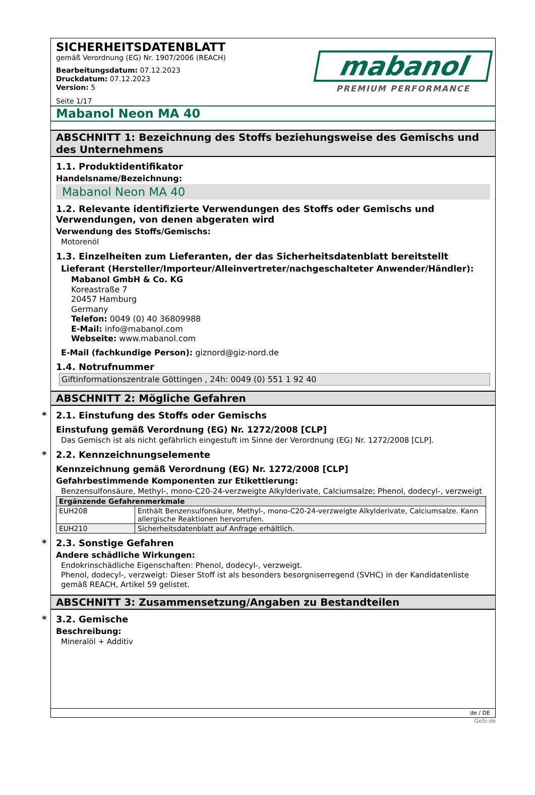SICHERHEITSDATENBLATT
gemäß Verordnung (EG) Nr. 1907/2006 (REACH)
Bearbeitungsdatum: 07.12.2023
Druckdatum: 07.12.2023
Version: 5
Seite 1/17
mabanol
PREMIUM PERFORMANCE
Mabanol Neon MA 40
ABSCHNITT 1: Bezeichnung des Stoffs beziehungsweise des Gemischs und des Unternehmens
1.1. Produktidentifikator
Handelsname/Bezeichnung:
Mabanol Neon MA 40
1.2. Relevante identifizierte Verwendungen des Stoffs oder Gemischs und Verwendungen, von denen abgeraten wird
Verwendung des Stoffs/Gemischs:
Motorenöl
1.3. Einzelheiten zum Lieferanten, der das Sicherheitsdatenblatt bereitstellt
Lieferant (Hersteller/Importeur/Alleinvertreter/nachgeschalteter Anwender/Händler):
Mabanol GmbH & Co. KG
Koreastraße 7
20457 Hamburg
Germany
Telefon: 0049 (0) 40 36809988
E-Mail: info@mabanol.com
Webseite: www.mabanol.com
E-Mail (fachkundige Person): giznord@giz-nord.de
1.4. Notrufnummer
Giftinformationszentrale Göttingen , 24h: 0049 (0) 551 1 92 40
ABSCHNITT 2: Mögliche Gefahren
* 2.1. Einstufung des Stoffs oder Gemischs
Einstufung gemäß Verordnung (EG) Nr. 1272/2008 [CLP]
Das Gemisch ist als nicht gefährlich eingestuft im Sinne der Verordnung (EG) Nr. 1272/2008 [CLP].
* 2.2. Kennzeichnungselemente
Kennzeichnung gemäß Verordnung (EG) Nr. 1272/2008 [CLP]
Gefahrbestimmende Komponenten zur Etikettierung:
Benzensulfonsäure, Methyl-, mono-C20-24-verzweigte Alkylderivate, Calciumsalze; Phenol, dodecyl-, verzweigt
| Ergänzende Gefahrenmerkmale | |
| --- | --- |
| EUH208 | Enthält Benzensulfonsäure, Methyl-, mono-C20-24-verzweigte Alkylderivate, Calciumsalze. Kann allergische Reaktionen hervorrufen. |
| EUH210 | Sicherheitsdatenblatt auf Anfrage erhältlich. |
* 2.3. Sonstige Gefahren
Andere schädliche Wirkungen:
Endokrinschädliche Eigenschaften: Phenol, dodecyl-, verzweigt.
Phenol, dodecyl-, verzweigt: Dieser Stoff ist als besonders besorgniserregend (SVHC) in der Kandidatenliste gemäß REACH, Artikel 59 gelistet.
ABSCHNITT 3: Zusammensetzung/Angaben zu Bestandteilen
* 3.2. Gemische
Beschreibung:
Mineralöl + Additiv
de / DE
GeSi.de